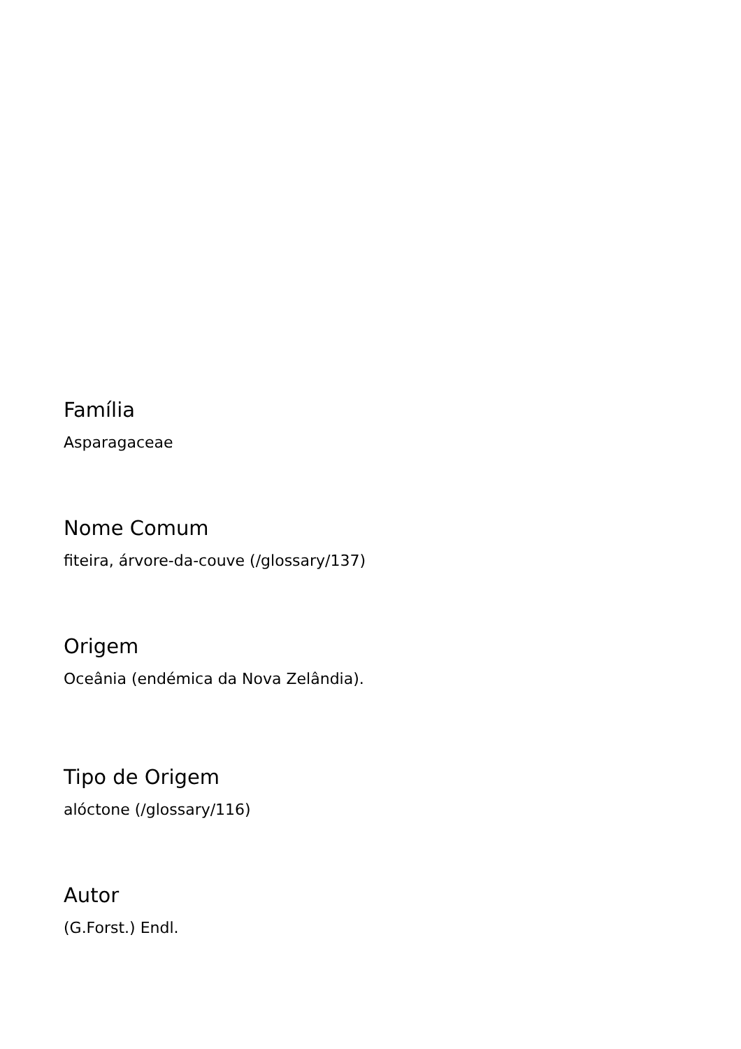Família
Asparagaceae
Nome Comum
fiteira, árvore-da-couve (/glossary/137)
Origem
Oceânia (endémica da Nova Zelândia).
Tipo de Origem
alóctone (/glossary/116)
Autor
(G.Forst.) Endl.